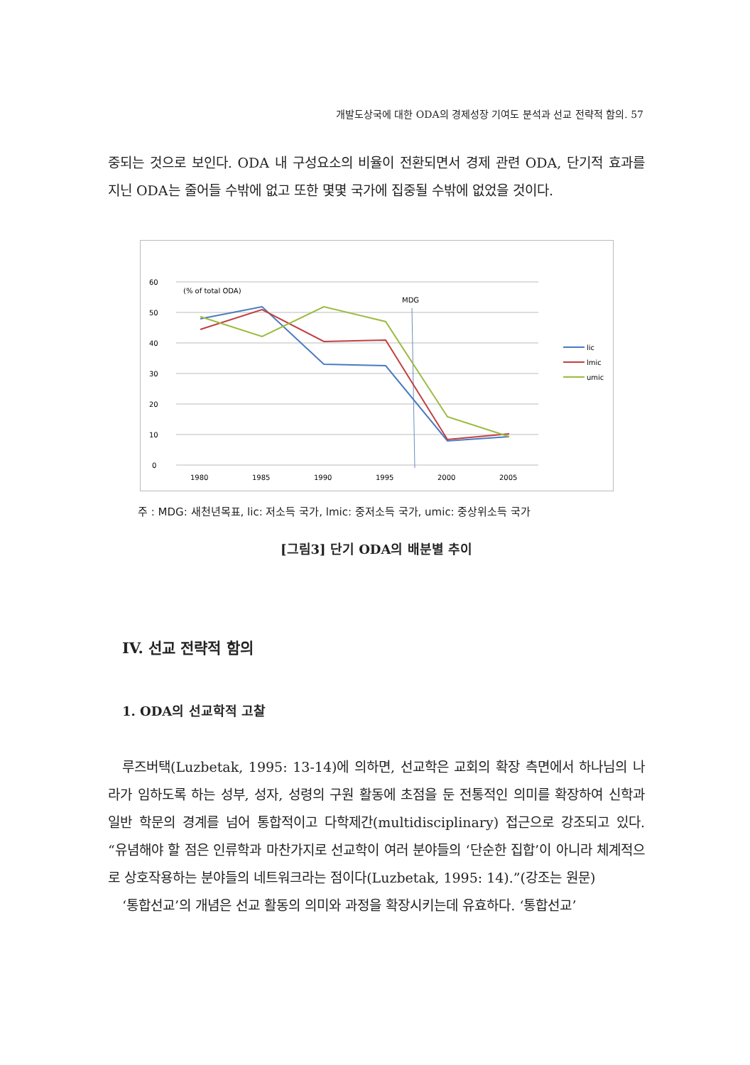개발도상국에 대한 ODA의 경제성장 기여도 분석과 선교 전략적 함의. 57
중되는 것으로 보인다. ODA 내 구성요소의 비율이 전환되면서 경제 관련 ODA, 단기적 효과를 지닌 ODA는 줄어들 수밖에 없고 또한 몇몇 국가에 집중될 수밖에 없었을 것이다.
60
50
40
30
20
10
0
1980
1985
1990
1995
2000
2005
(% of total ODA)
MDG
lic
lmic
umic
주 : MDG: 새천년목표, lic: 저소득 국가, lmic: 중저소득 국가, umic: 중상위소득 국가
[그림3] 단기 ODA의 배분별 추이
IV. 선교 전략적 함의
1. ODA의 선교학적 고찰
루즈버택(Luzbetak, 1995: 13-14)에 의하면, 선교학은 교회의 확장 측면에서 하나님의 나라가 임하도록 하는 성부, 성자, 성령의 구원 활동에 초점을 둔 전통적인 의미를 확장하여 신학과 일반 학문의 경계를 넘어 통합적이고 다학제간(multidisciplinary) 접근으로 강조되고 있다. “유념해야 할 점은 인류학과 마찬가지로 선교학이 여러 분야들의 ‘단순한 집합’이 아니라 체계적으로 상호작용하는 분야들의 네트워크라는 점이다(Luzbetak, 1995: 14).”(강조는 원문)
‘통합선교’의 개념은 선교 활동의 의미와 과정을 확장시키는데 유효하다. ‘통합선교’